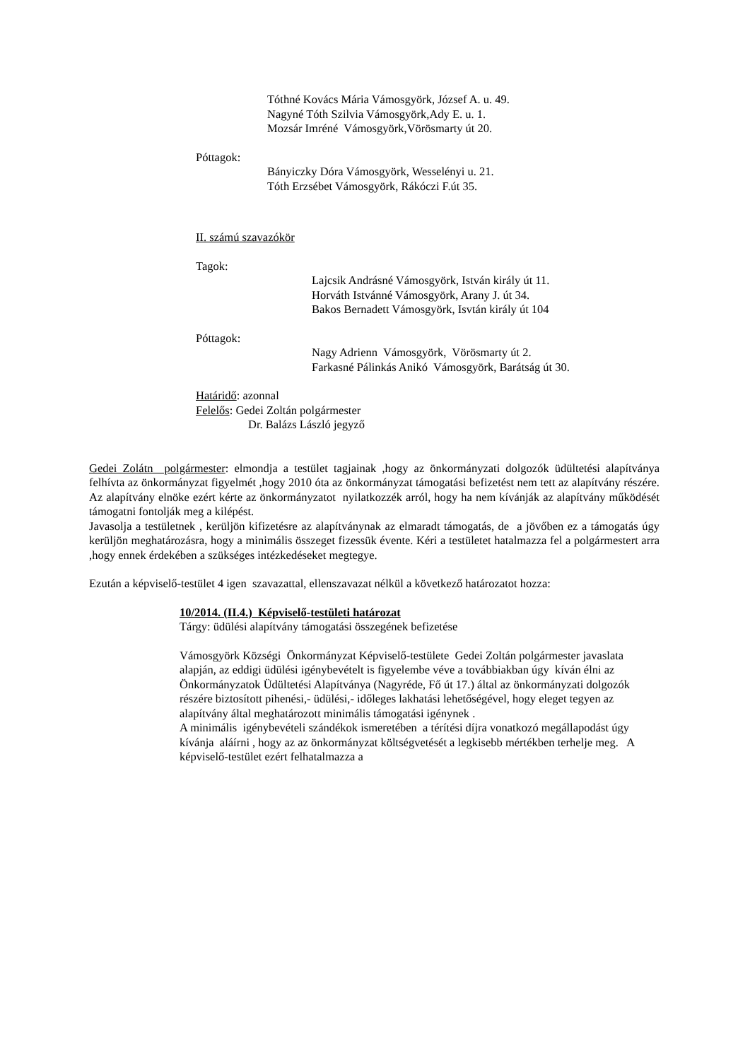Tóthné Kovács Mária Vámosgyörk, József A. u. 49.
Nagyné Tóth Szilvia Vámosgyörk,Ady E. u. 1.
Mozsár Imréné Vámosgyörk,Vörösmarty út 20.
Póttagok:
Bányiczky Dóra Vámosgyörk, Wesselényi u. 21.
Tóth Erzsébet Vámosgyörk, Rákóczi F.út 35.
II. számú szavazókör
Tagok:
Lajcsik Andrásné Vámosgyörk, István király út 11.
Horváth Istvánné Vámosgyörk, Arany J. út 34.
Bakos Bernadett Vámosgyörk, Isvtán király út 104
Póttagok:
Nagy Adrienn Vámosgyörk, Vörösmarty út 2.
Farkasné Pálinkás Anikó Vámosgyörk, Barátság út 30.
Határidő: azonnal
Felelős: Gedei Zoltán polgármester
Dr. Balázs László jegyző
Gedei Zolátn polgármester: elmondja a testület tagjainak ,hogy az önkormányzati dolgozók üdültetési alapítványa felhívta az önkormányzat figyelmét ,hogy 2010 óta az önkormányzat támogatási befizetést nem tett az alapítvány részére. Az alapítvány elnöke ezért kérte az önkormányzatot nyilatkozzék arról, hogy ha nem kívánják az alapítvány működését támogatni fontolják meg a kilépést.
Javasolja a testületnek , kerüljön kifizetésre az alapítványnak az elmaradt támogatás, de a jövőben ez a támogatás úgy kerüljön meghatározásra, hogy a minimális összeget fizessük évente. Kéri a testületet hatalmazza fel a polgármestert arra ,hogy ennek érdekében a szükséges intézkedéseket megtegye.
Ezután a képviselő-testület 4 igen szavazattal, ellenszavazat nélkül a következő határozatot hozza:
10/2014. (II.4.) Képviselő-testületi határozat
Tárgy: üdülési alapítvány támogatási összegének befizetése
Vámosgyörk Községi Önkormányzat Képviselő-testülete Gedei Zoltán polgármester javaslata alapján, az eddigi üdülési igénybevételt is figyelembe véve a továbbiakban úgy kíván élni az Önkormányzatok Üdültetési Alapítványa (Nagyréde, Fő út 17.) által az önkormányzati dolgozók részére biztosított pihenési,- üdülési,- időleges lakhatási lehetőségével, hogy eleget tegyen az alapítvány által meghatározott minimális támogatási igénynek .
A minimális igénybevételi szándékok ismeretében a térítési díjra vonatkozó megállapodást úgy kívánja aláírni , hogy az az önkormányzat költségvetését a legkisebb mértékben terhelje meg. A képviselő-testület ezért felhatalmazza a